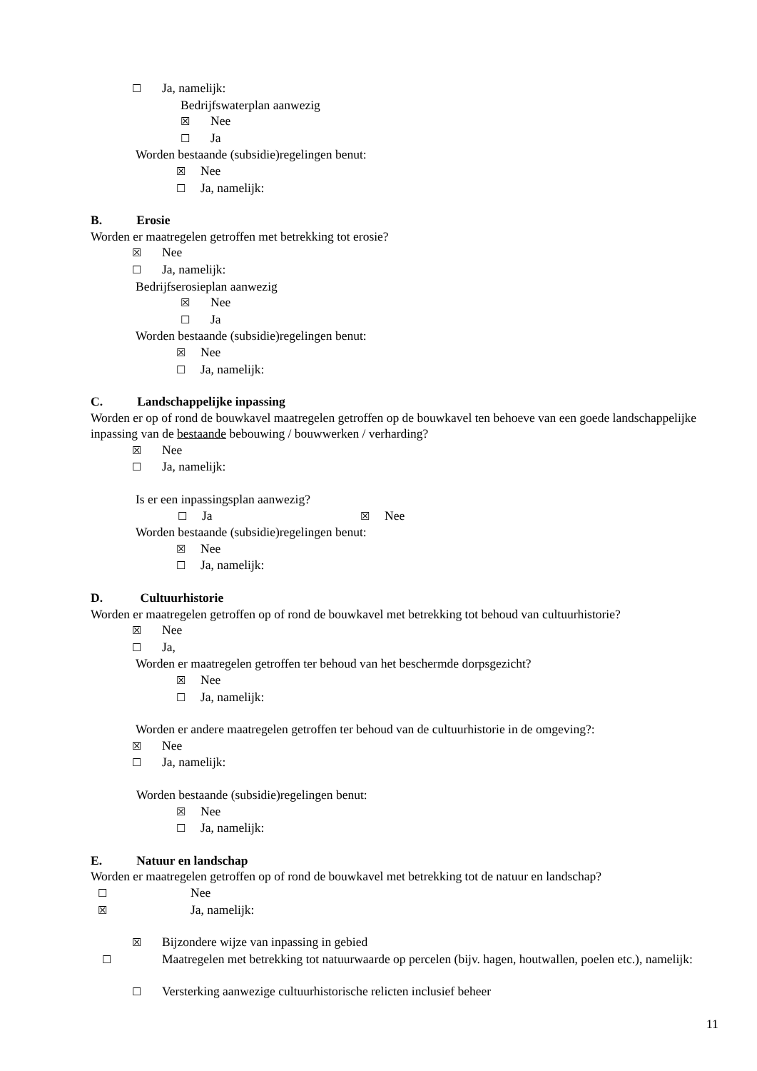☐ Ja, namelijk:
Bedrijfswaterplan aanwezig
☒ Nee
☐ Ja
Worden bestaande (subsidie)regelingen benut:
☒ Nee
☐ Ja, namelijk:
B. Erosie
Worden er maatregelen getroffen met betrekking tot erosie?
☒ Nee
☐ Ja, namelijk:
Bedrijfserosieplan aanwezig
☒ Nee
☐ Ja
Worden bestaande (subsidie)regelingen benut:
☒ Nee
☐ Ja, namelijk:
C. Landschappelijke inpassing
Worden er op of rond de bouwkavel maatregelen getroffen op de bouwkavel ten behoeve van een goede landschappelijke inpassing van de bestaande bebouwing / bouwwerken / verharding?
☒ Nee
☐ Ja, namelijk:
Is er een inpassingsplan aanwezig?
☐ Ja ☒ Nee
Worden bestaande (subsidie)regelingen benut:
☒ Nee
☐ Ja, namelijk:
D. Cultuurhistorie
Worden er maatregelen getroffen op of rond de bouwkavel met betrekking tot behoud van cultuurhistorie?
☒ Nee
☐ Ja,
Worden er maatregelen getroffen ter behoud van het beschermde dorpsgezicht?
☒ Nee
☐ Ja, namelijk:
Worden er andere maatregelen getroffen ter behoud van de cultuurhistorie in de omgeving?:
☒ Nee
☐ Ja, namelijk:
Worden bestaande (subsidie)regelingen benut:
☒ Nee
☐ Ja, namelijk:
E. Natuur en landschap
Worden er maatregelen getroffen op of rond de bouwkavel met betrekking tot de natuur en landschap?
☐ Nee
☒ Ja, namelijk:
☒ Bijzondere wijze van inpassing in gebied
☐ Maatregelen met betrekking tot natuurwaarde op percelen (bijv. hagen, houtwallen, poelen etc.), namelijk:
☐ Versterking aanwezige cultuurhistorische relicten inclusief beheer
11